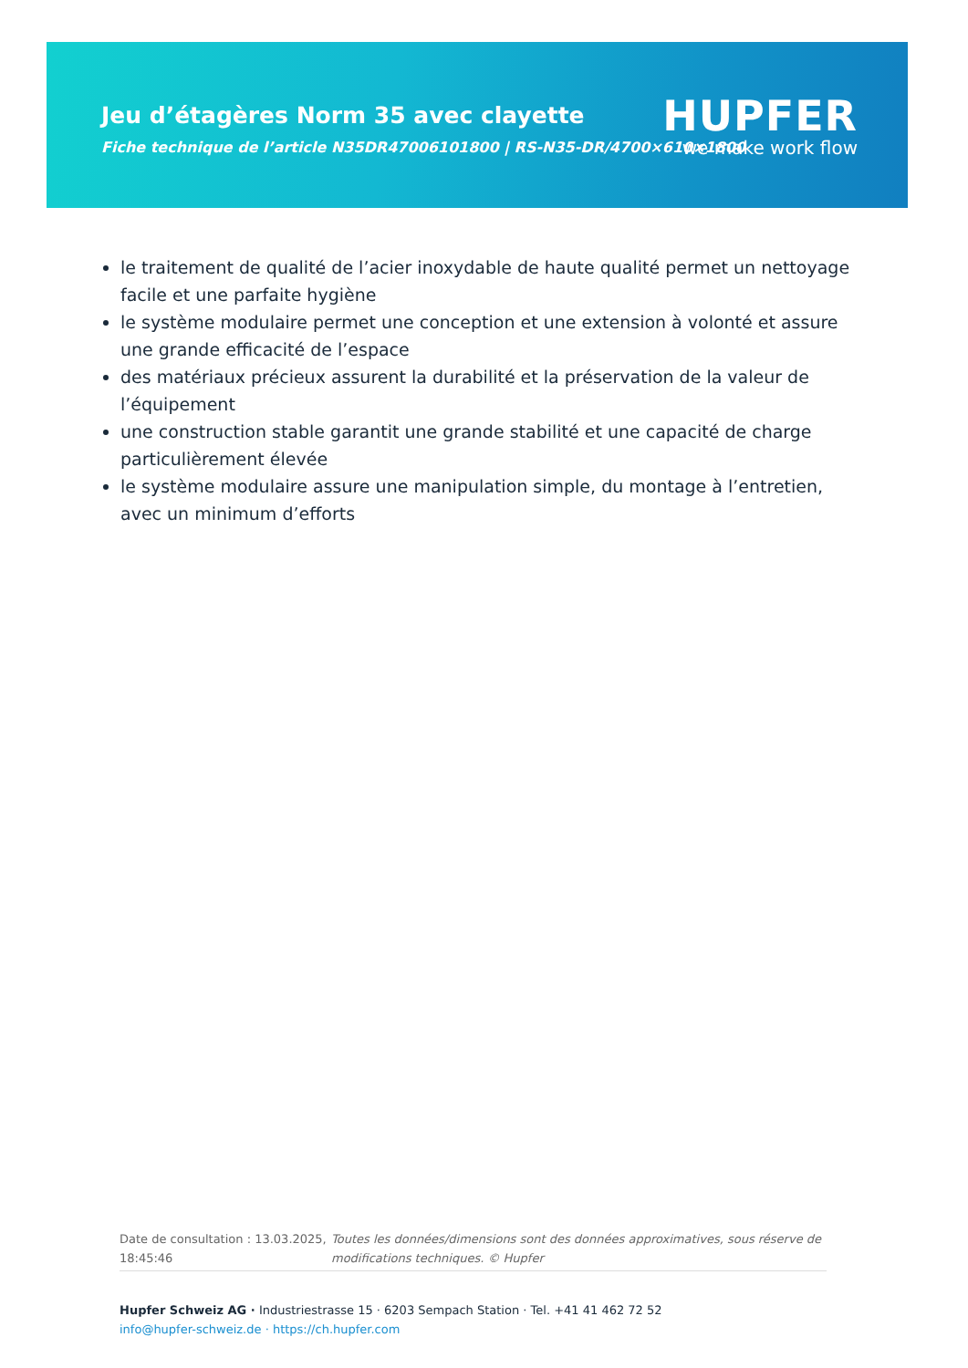Jeu d’étagères Norm 35 avec clayette
Fiche technique de l’article N35DR47006101800 | RS-N35-DR/4700×610×1800
HUPFER
we make work flow
le traitement de qualité de l’acier inoxydable de haute qualité permet un nettoyage facile et une parfaite hygiène
le système modulaire permet une conception et une extension à volonté et assure une grande efficacité de l’espace
des matériaux précieux assurent la durabilité et la préservation de la valeur de l’équipement
une construction stable garantit une grande stabilité et une capacité de charge particulièrement élevée
le système modulaire assure une manipulation simple, du montage à l’entretien, avec un minimum d’efforts
Date de consultation : 13.03.2025, 18:45:46
Toutes les données/dimensions sont des données approximatives, sous réserve de modifications techniques. © Hupfer
Hupfer Schweiz AG · Industriestrasse 15 · 6203 Sempach Station · Tel. +41 41 462 72 52
info@hupfer-schweiz.de · https://ch.hupfer.com